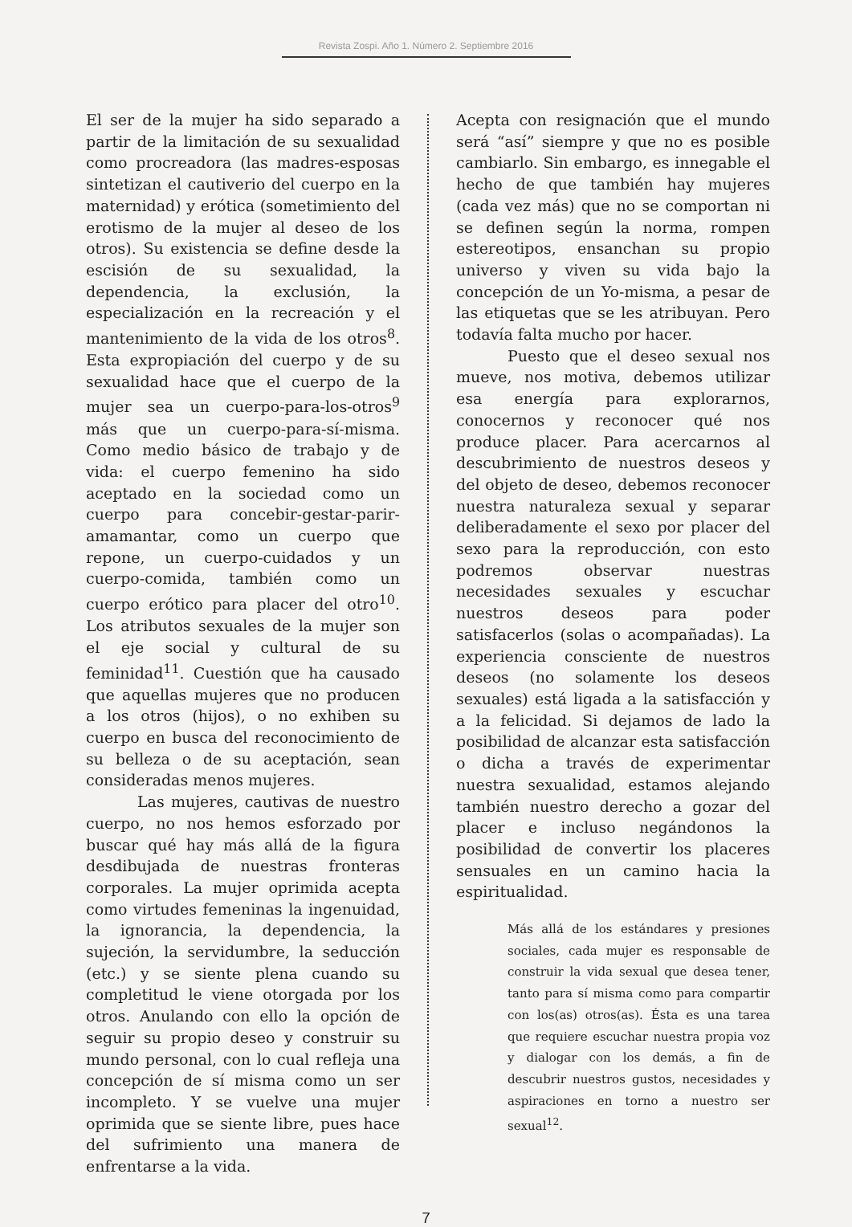Revista Zospi. Año 1. Número 2. Septiembre 2016
El ser de la mujer ha sido separado a partir de la limitación de su sexualidad como procreadora (las madres-esposas sintetizan el cautiverio del cuerpo en la maternidad) y erótica (sometimiento del erotismo de la mujer al deseo de los otros). Su existencia se define desde la escisión de su sexualidad, la dependencia, la exclusión, la especialización en la recreación y el mantenimiento de la vida de los otros<sup>8</sup>. Esta expropiación del cuerpo y de su sexualidad hace que el cuerpo de la mujer sea un cuerpo-para-los-otros<sup>9</sup> más que un cuerpo-para-sí-misma. Como medio básico de trabajo y de vida: el cuerpo femenino ha sido aceptado en la sociedad como un cuerpo para concebir-gestar-parir-amamantar, como un cuerpo que repone, un cuerpo-cuidados y un cuerpo-comida, también como un cuerpo erótico para placer del otro<sup>10</sup>. Los atributos sexuales de la mujer son el eje social y cultural de su feminidad<sup>11</sup>. Cuestión que ha causado que aquellas mujeres que no producen a los otros (hijos), o no exhiben su cuerpo en busca del reconocimiento de su belleza o de su aceptación, sean consideradas menos mujeres.
Las mujeres, cautivas de nuestro cuerpo, no nos hemos esforzado por buscar qué hay más allá de la figura desdibujada de nuestras fronteras corporales. La mujer oprimida acepta como virtudes femeninas la ingenuidad, la ignorancia, la dependencia, la sujeción, la servidumbre, la seducción (etc.) y se siente plena cuando su completitud le viene otorgada por los otros. Anulando con ello la opción de seguir su propio deseo y construir su mundo personal, con lo cual refleja una concepción de sí misma como un ser incompleto. Y se vuelve una mujer oprimida que se siente libre, pues hace del sufrimiento una manera de enfrentarse a la vida.
Acepta con resignación que el mundo será “así” siempre y que no es posible cambiarlo. Sin embargo, es innegable el hecho de que también hay mujeres (cada vez más) que no se comportan ni se definen según la norma, rompen estereotipos, ensanchan su propio universo y viven su vida bajo la concepción de un Yo-misma, a pesar de las etiquetas que se les atribuyan. Pero todavía falta mucho por hacer.
Puesto que el deseo sexual nos mueve, nos motiva, debemos utilizar esa energía para explorarnos, conocernos y reconocer qué nos produce placer. Para acercarnos al descubrimiento de nuestros deseos y del objeto de deseo, debemos reconocer nuestra naturaleza sexual y separar deliberadamente el sexo por placer del sexo para la reproducción, con esto podremos observar nuestras necesidades sexuales y escuchar nuestros deseos para poder satisfacerlos (solas o acompañadas). La experiencia consciente de nuestros deseos (no solamente los deseos sexuales) está ligada a la satisfacción y a la felicidad. Si dejamos de lado la posibilidad de alcanzar esta satisfacción o dicha a través de experimentar nuestra sexualidad, estamos alejando también nuestro derecho a gozar del placer e incluso negándonos la posibilidad de convertir los placeres sensuales en un camino hacia la espiritualidad.
Más allá de los estándares y presiones sociales, cada mujer es responsable de construir la vida sexual que desea tener, tanto para sí misma como para compartir con los(as) otros(as). Ésta es una tarea que requiere escuchar nuestra propia voz y dialogar con los demás, a fin de descubrir nuestros gustos, necesidades y aspiraciones en torno a nuestro ser sexual<sup>12</sup>.
7